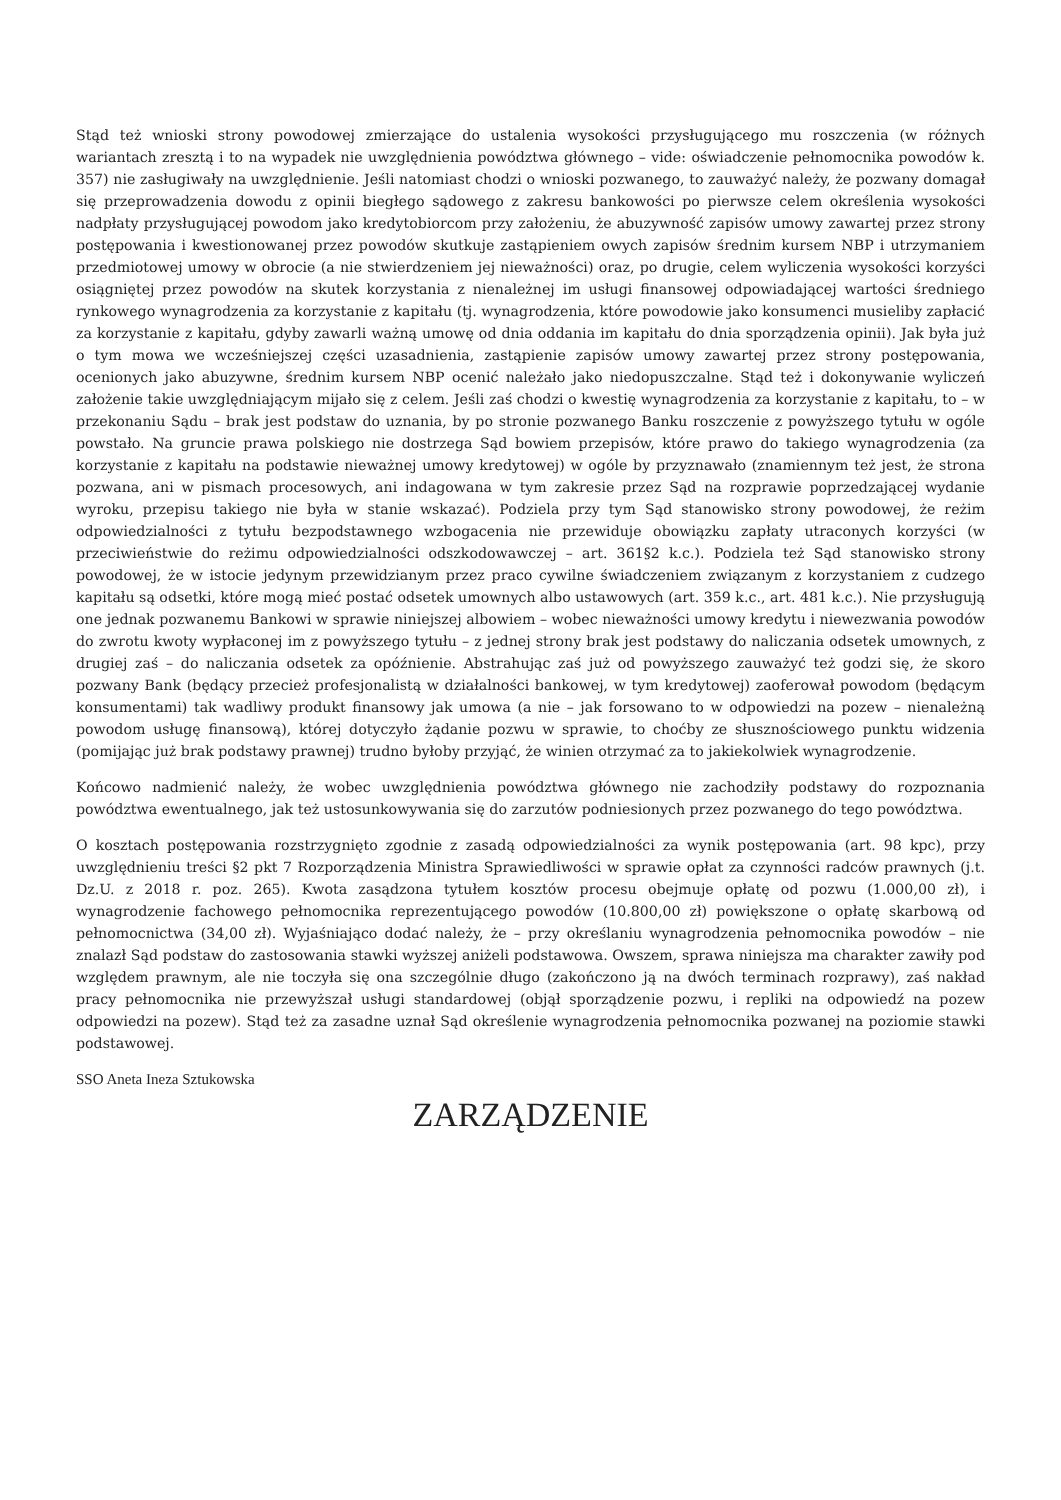Stąd też wnioski strony powodowej zmierzające do ustalenia wysokości przysługującego mu roszczenia (w różnych wariantach zresztą i to na wypadek nie uwzględnienia powództwa głównego – vide: oświadczenie pełnomocnika powodów k. 357) nie zasługiwały na uwzględnienie. Jeśli natomiast chodzi o wnioski pozwanego, to zauważyć należy, że pozwany domagał się przeprowadzenia dowodu z opinii biegłego sądowego z zakresu bankowości po pierwsze celem określenia wysokości nadpłaty przysługującej powodom jako kredytobiorcom przy założeniu, że abuzywność zapisów umowy zawartej przez strony postępowania i kwestionowanej przez powodów skutkuje zastąpieniem owych zapisów średnim kursem NBP i utrzymaniem przedmiotowej umowy w obrocie (a nie stwierdzeniem jej nieważności) oraz, po drugie, celem wyliczenia wysokości korzyści osiągniętej przez powodów na skutek korzystania z nienależnej im usługi finansowej odpowiadającej wartości średniego rynkowego wynagrodzenia za korzystanie z kapitału (tj. wynagrodzenia, które powodowie jako konsumenci musieliby zapłacić za korzystanie z kapitału, gdyby zawarli ważną umowę od dnia oddania im kapitału do dnia sporządzenia opinii). Jak była już o tym mowa we wcześniejszej części uzasadnienia, zastąpienie zapisów umowy zawartej przez strony postępowania, ocenionych jako abuzywne, średnim kursem NBP ocenić należało jako niedopuszczalne. Stąd też i dokonywanie wyliczeń założenie takie uwzględniającym mijało się z celem. Jeśli zaś chodzi o kwestię wynagrodzenia za korzystanie z kapitału, to – w przekonaniu Sądu – brak jest podstaw do uznania, by po stronie pozwanego Banku roszczenie z powyższego tytułu w ogóle powstało. Na gruncie prawa polskiego nie dostrzega Sąd bowiem przepisów, które prawo do takiego wynagrodzenia (za korzystanie z kapitału na podstawie nieważnej umowy kredytowej) w ogóle by przyznawało (znamiennym też jest, że strona pozwana, ani w pismach procesowych, ani indagowana w tym zakresie przez Sąd na rozprawie poprzedzającej wydanie wyroku, przepisu takiego nie była w stanie wskazać). Podziela przy tym Sąd stanowisko strony powodowej, że reżim odpowiedzialności z tytułu bezpodstawnego wzbogacenia nie przewiduje obowiązku zapłaty utraconych korzyści (w przeciwieństwie do reżimu odpowiedzialności odszkodowawczej – art. 361§2 k.c.). Podziela też Sąd stanowisko strony powodowej, że w istocie jedynym przewidzianym przez praco cywilne świadczeniem związanym z korzystaniem z cudzego kapitału są odsetki, które mogą mieć postać odsetek umownych albo ustawowych (art. 359 k.c., art. 481 k.c.). Nie przysługują one jednak pozwanemu Bankowi w sprawie niniejszej albowiem – wobec nieważności umowy kredytu i niewezwania powodów do zwrotu kwoty wypłaconej im z powyższego tytułu – z jednej strony brak jest podstawy do naliczania odsetek umownych, z drugiej zaś – do naliczania odsetek za opóźnienie. Abstrahując zaś już od powyższego zauważyć też godzi się, że skoro pozwany Bank (będący przecież profesjonalistą w działalności bankowej, w tym kredytowej) zaoferował powodom (będącym konsumentami) tak wadliwy produkt finansowy jak umowa (a nie – jak forsowano to w odpowiedzi na pozew – nienależną powodom usługę finansową), której dotyczyło żądanie pozwu w sprawie, to choćby ze słusznościowego punktu widzenia (pomijając już brak podstawy prawnej) trudno byłoby przyjąć, że winien otrzymać za to jakiekolwiek wynagrodzenie.
Końcowo nadmienić należy, że wobec uwzględnienia powództwa głównego nie zachodziły podstawy do rozpoznania powództwa ewentualnego, jak też ustosunkowywania się do zarzutów podniesionych przez pozwanego do tego powództwa.
O kosztach postępowania rozstrzygnięto zgodnie z zasadą odpowiedzialności za wynik postępowania (art. 98 kpc), przy uwzględnieniu treści §2 pkt 7 Rozporządzenia Ministra Sprawiedliwości w sprawie opłat za czynności radców prawnych (j.t. Dz.U. z 2018 r. poz. 265). Kwota zasądzona tytułem kosztów procesu obejmuje opłatę od pozwu (1.000,00 zł), i wynagrodzenie fachowego pełnomocnika reprezentującego powodów (10.800,00 zł) powiększone o opłatę skarbową od pełnomocnictwa (34,00 zł). Wyjaśniająco dodać należy, że – przy określaniu wynagrodzenia pełnomocnika powodów – nie znalazł Sąd podstaw do zastosowania stawki wyższej aniżeli podstawowa. Owszem, sprawa niniejsza ma charakter zawiły pod względem prawnym, ale nie toczyła się ona szczególnie długo (zakończono ją na dwóch terminach rozprawy), zaś nakład pracy pełnomocnika nie przewyższał usługi standardowej (objął sporządzenie pozwu, i repliki na odpowiedź na pozew odpowiedzi na pozew). Stąd też za zasadne uznał Sąd określenie wynagrodzenia pełnomocnika pozwanej na poziomie stawki podstawowej.
SSO Aneta Ineza Sztukowska
ZARZĄDZENIE